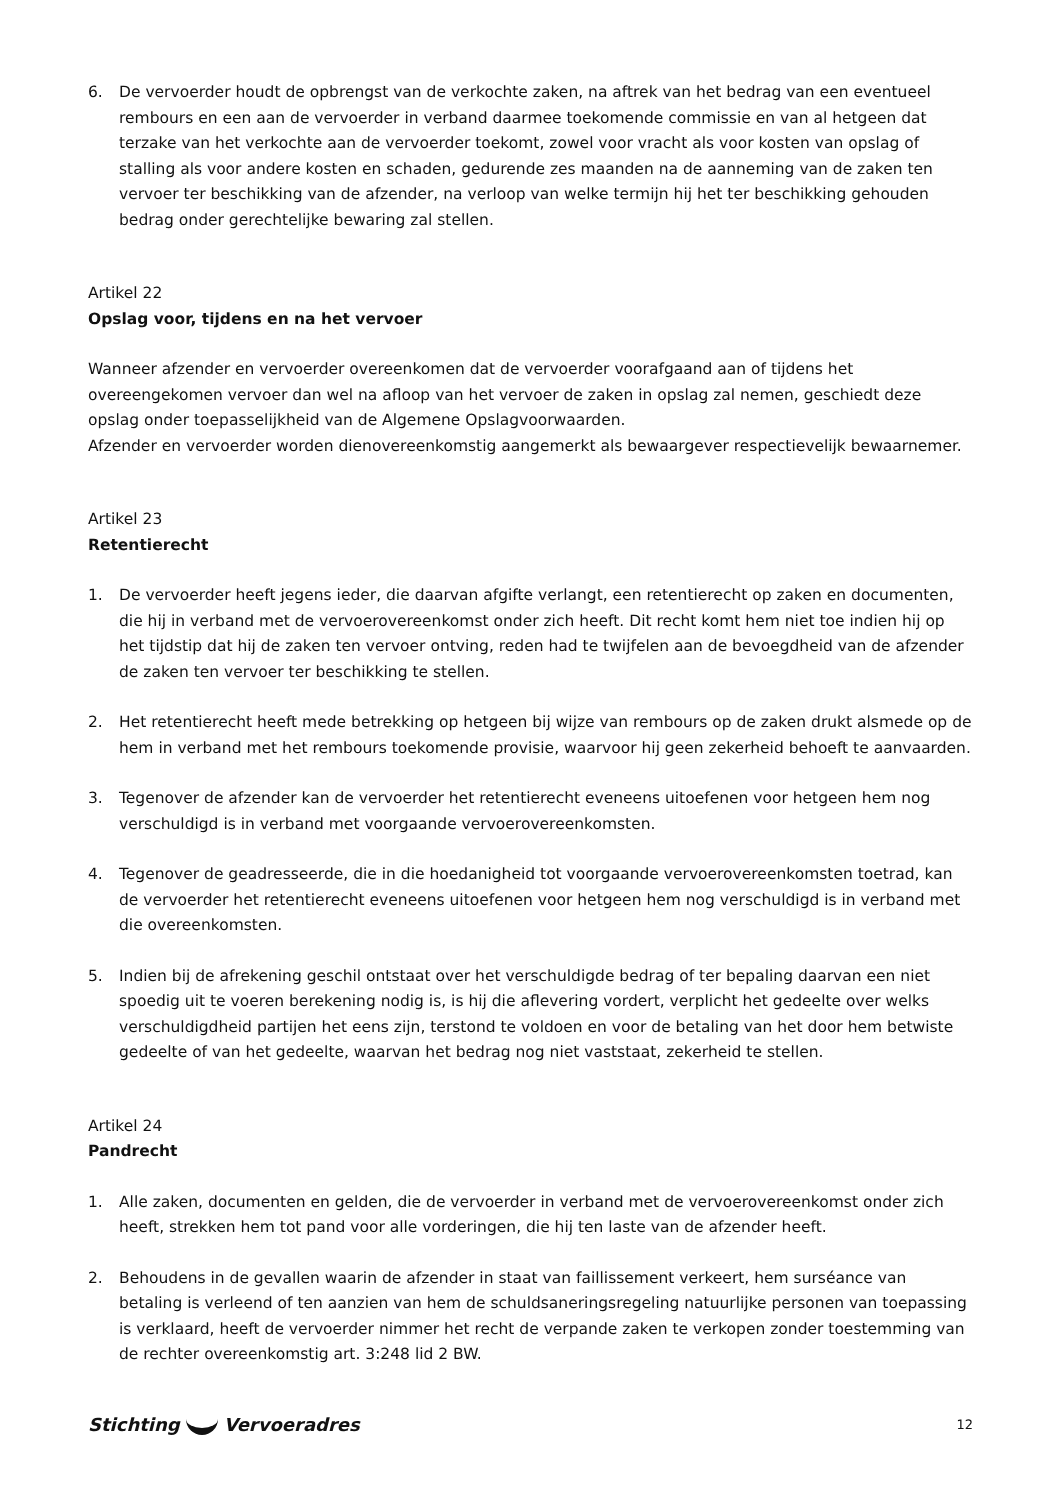6. De vervoerder houdt de opbrengst van de verkochte zaken, na aftrek van het bedrag van een eventueel rembours en een aan de vervoerder in verband daarmee toekomende commissie en van al hetgeen dat terzake van het verkochte aan de vervoerder toekomt, zowel voor vracht als voor kosten van opslag of stalling als voor andere kosten en schaden, gedurende zes maanden na de aanneming van de zaken ten vervoer ter beschikking van de afzender, na verloop van welke termijn hij het ter beschikking gehouden bedrag onder gerechtelijke bewaring zal stellen.
Artikel 22
Opslag voor, tijdens en na het vervoer
Wanneer afzender en vervoerder overeenkomen dat de vervoerder voorafgaand aan of tijdens het overeengekomen vervoer dan wel na afloop van het vervoer de zaken in opslag zal nemen, geschiedt deze opslag onder toepasselijkheid van de Algemene Opslagvoorwaarden.
Afzender en vervoerder worden dienovereenkomstig aangemerkt als bewaargever respectievelijk bewaarnemer.
Artikel 23
Retentierecht
1. De vervoerder heeft jegens ieder, die daarvan afgifte verlangt, een retentierecht op zaken en documenten, die hij in verband met de vervoerovereenkomst onder zich heeft. Dit recht komt hem niet toe indien hij op het tijdstip dat hij de zaken ten vervoer ontving, reden had te twijfelen aan de bevoegdheid van de afzender de zaken ten vervoer ter beschikking te stellen.
2. Het retentierecht heeft mede betrekking op hetgeen bij wijze van rembours op de zaken drukt alsmede op de hem in verband met het rembours toekomende provisie, waarvoor hij geen zekerheid behoeft te aanvaarden.
3. Tegenover de afzender kan de vervoerder het retentierecht eveneens uitoefenen voor hetgeen hem nog verschuldigd is in verband met voorgaande vervoerovereenkomsten.
4. Tegenover de geadresseerde, die in die hoedanigheid tot voorgaande vervoerovereenkomsten toetrad, kan de vervoerder het retentierecht eveneens uitoefenen voor hetgeen hem nog verschuldigd is in verband met die overeenkomsten.
5. Indien bij de afrekening geschil ontstaat over het verschuldigde bedrag of ter bepaling daarvan een niet spoedig uit te voeren berekening nodig is, is hij die aflevering vordert, verplicht het gedeelte over welks verschuldigdheid partijen het eens zijn, terstond te voldoen en voor de betaling van het door hem betwiste gedeelte of van het gedeelte, waarvan het bedrag nog niet vaststaat, zekerheid te stellen.
Artikel 24
Pandrecht
1. Alle zaken, documenten en gelden, die de vervoerder in verband met de vervoerovereenkomst onder zich heeft, strekken hem tot pand voor alle vorderingen, die hij ten laste van de afzender heeft.
2. Behoudens in de gevallen waarin de afzender in staat van faillissement verkeert, hem surséance van betaling is verleend of ten aanzien van hem de schuldsaneringsregeling natuurlijke personen van toepassing is verklaard, heeft de vervoerder nimmer het recht de verpande zaken te verkopen zonder toestemming van de rechter overeenkomstig art. 3:248 lid 2 BW.
Stichting Vervoeradres
12